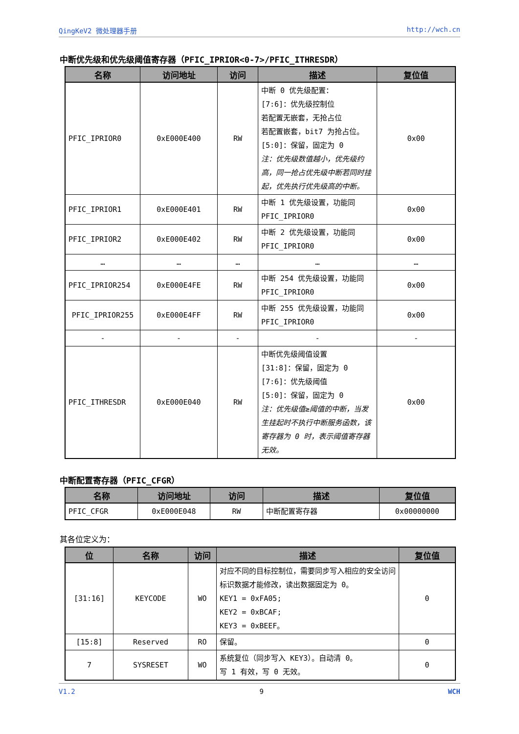QingKeV2 微处理器手册 http://wch.cn
中断优先级和优先级阈值寄存器（PFIC_IPRIOR<0-7>/PFIC_ITHRESDR）
| 名称 | 访问地址 | 访问 | 描述 | 复位值 |
| --- | --- | --- | --- | --- |
| PFIC_IPRIOR0 | 0xE000E400 | RW | 中断 0 优先级配置： [7:6]：优先级控制位 若配置无嵌套，无抢占位 若配置嵌套，bit7 为抢占位。 [5:0]：保留，固定为 0 注：优先级数值越小，优先级约高，同一抢占优先级中断若同时挂起，优先执行优先级高的中断。 | 0x00 |
| PFIC_IPRIOR1 | 0xE000E401 | RW | 中断 1 优先级设置，功能同 PFIC_IPRIOR0 | 0x00 |
| PFIC_IPRIOR2 | 0xE000E402 | RW | 中断 2 优先级设置，功能同 PFIC_IPRIOR0 | 0x00 |
| … | … | … | … | … |
| PFIC_IPRIOR254 | 0xE000E4FE | RW | 中断 254 优先级设置，功能同 PFIC_IPRIOR0 | 0x00 |
| PFIC_IPRIOR255 | 0xE000E4FF | RW | 中断 255 优先级设置，功能同 PFIC_IPRIOR0 | 0x00 |
| - | - | - | - | - |
| PFIC_ITHRESDR | 0xE000E040 | RW | 中断优先级阈值设置 [31:8]：保留，固定为 0 [7:6]：优先级阈值 [5:0]：保留，固定为 0 注：优先级值≥阈值的中断，当发生挂起时不执行中断服务函数，该寄存器为 0 时，表示阈值寄存器无效。 | 0x00 |
中断配置寄存器（PFIC_CFGR）
| 名称 | 访问地址 | 访问 | 描述 | 复位值 |
| --- | --- | --- | --- | --- |
| PFIC_CFGR | 0xE000E048 | RW | 中断配置寄存器 | 0x00000000 |
其各位定义为：
| 位 | 名称 | 访问 | 描述 | 复位值 |
| --- | --- | --- | --- | --- |
| [31:16] | KEYCODE | WO | 对应不同的目标控制位，需要同步写入相应的安全访问标识数据才能修改，读出数据固定为 0。 KEY1 = 0xFA05; KEY2 = 0xBCAF; KEY3 = 0xBEEF。 | 0 |
| [15:8] | Reserved | RO | 保留。 | 0 |
| 7 | SYSRESET | WO | 系统复位（同步写入 KEY3）。自动清 0。 写 1 有效，写 0 无效。 | 0 |
V1.2 9 WCH